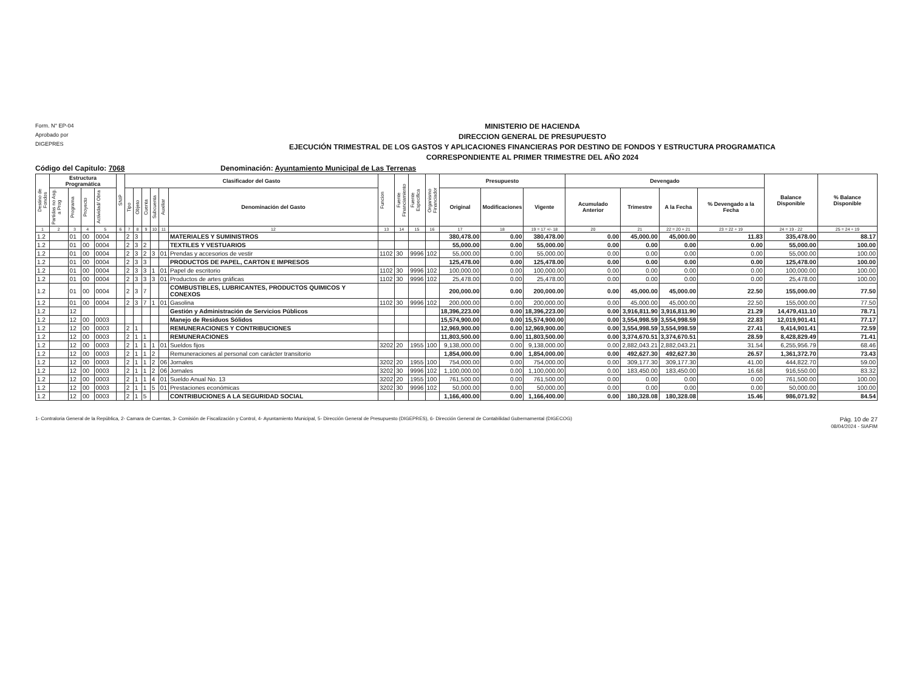Form. N° EP-04
Aprobado por
DIGEPRES
MINISTERIO DE HACIENDA
DIRECCION GENERAL DE PRESUPUESTO
EJECUCIÓN TRIMESTRAL DE LOS GASTOS Y APLICACIONES FINANCIERAS POR DESTINO DE FONDOS Y ESTRUCTURA PROGRAMATICA
CORRESPONDIENTE AL PRIMER TRIMESTRE DEL AÑO 2024
Código del Capitulo: 7068 Denominación: Ayuntamiento Municipal de Las Terrenas
| Destino de Fondos | Estructura Programática | | | | SNIP | Clasificador del Gasto | | | | | | Funcion | Fuente Financiamiento | Fuente Especifica | Organismo Financiador | Presupuesto | | | Devengado | | | | Balance Disponible | % Balance Disponible |
| --- | --- | --- | --- | --- | --- | --- | --- | --- | --- | --- | --- | --- | --- | --- | --- | --- | --- | --- | --- | --- | --- | --- | --- | --- |
| | Partidas no Asg. a Prog | Programa | Proyecto | Actividad/ Obra | | Tipo | Objeto | Cuenta | Subcuenta | Auxiliar | Denominación del Gasto | | | | | Original | Modificaciones | Vigente | Acumulado Anterior | Trimestre | A la Fecha | % Devengado a la Fecha | | |
| 1 | 2 | 3 | 4 | 5 | 6 | 7 | 8 | 9 | 10 | 11 | 12 | 13 | 14 | 15 | 16 | 17 | 18 | 19 = 17 +/- 18 | 20 | 21 | 22 = 20 + 21 | 23 = 22 ÷ 19 | 24 = 19 - 22 | 25 = 24 ÷ 19 |
| 1.2 | | 01 | 00 | 0004 | | 2 | 3 | | | | MATERIALES Y SUMINISTROS | | | | | 380,478.00 | 0.00 | 380,478.00 | 0.00 | 45,000.00 | 45,000.00 | 11.83 | 335,478.00 | 88.17 |
| 1.2 | | 01 | 00 | 0004 | | 2 | 3 | 2 | | | TEXTILES Y VESTUARIOS | | | | | 55,000.00 | 0.00 | 55,000.00 | 0.00 | 0.00 | 0.00 | 0.00 | 55,000.00 | 100.00 |
| 1.2 | | 01 | 00 | 0004 | | 2 | 3 | 2 | 3 | 01 | Prendas y accesorios de vestir | 1102 | 30 | 9996 | 102 | 55,000.00 | 0.00 | 55,000.00 | 0.00 | 0.00 | 0.00 | 0.00 | 55,000.00 | 100.00 |
| 1.2 | | 01 | 00 | 0004 | | 2 | 3 | 3 | | | PRODUCTOS DE PAPEL, CARTON E IMPRESOS | | | | | 125,478.00 | 0.00 | 125,478.00 | 0.00 | 0.00 | 0.00 | 0.00 | 125,478.00 | 100.00 |
| 1.2 | | 01 | 00 | 0004 | | 2 | 3 | 3 | 1 | 01 | Papel de escritorio | 1102 | 30 | 9996 | 102 | 100,000.00 | 0.00 | 100,000.00 | 0.00 | 0.00 | 0.00 | 0.00 | 100,000.00 | 100.00 |
| 1.2 | | 01 | 00 | 0004 | | 2 | 3 | 3 | 3 | 01 | Productos de artes gráficas | 1102 | 30 | 9996 | 102 | 25,478.00 | 0.00 | 25,478.00 | 0.00 | 0.00 | 0.00 | 0.00 | 25,478.00 | 100.00 |
| 1.2 | | 01 | 00 | 0004 | | 2 | 3 | 7 | | | COMBUSTIBLES, LUBRICANTES, PRODUCTOS QUIMICOS Y CONEXOS | | | | | 200,000.00 | 0.00 | 200,000.00 | 0.00 | 45,000.00 | 45,000.00 | 22.50 | 155,000.00 | 77.50 |
| 1.2 | | 01 | 00 | 0004 | | 2 | 3 | 7 | 1 | 01 | Gasolina | 1102 | 30 | 9996 | 102 | 200,000.00 | 0.00 | 200,000.00 | 0.00 | 45,000.00 | 45,000.00 | 22.50 | 155,000.00 | 77.50 |
| 1.2 | | 12 | | | | | | | | | Gestión y Administración de Servicios Públicos | | | | | 18,396,223.00 | 0.00 | 18,396,223.00 | 0.00 | 3,916,811.90 | 3,916,811.90 | 21.29 | 14,479,411.10 | 78.71 |
| 1.2 | | 12 | 00 | 0003 | | | | | | | Manejo de Residuos Sólidos | | | | | 15,574,900.00 | 0.00 | 15,574,900.00 | 0.00 | 3,554,998.59 | 3,554,998.59 | 22.83 | 12,019,901.41 | 77.17 |
| 1.2 | | 12 | 00 | 0003 | | 2 | 1 | | | | REMUNERACIONES Y CONTRIBUCIONES | | | | | 12,969,900.00 | 0.00 | 12,969,900.00 | 0.00 | 3,554,998.59 | 3,554,998.59 | 27.41 | 9,414,901.41 | 72.59 |
| 1.2 | | 12 | 00 | 0003 | | 2 | 1 | 1 | | | REMUNERACIONES | | | | | 11,803,500.00 | 0.00 | 11,803,500.00 | 0.00 | 3,374,670.51 | 3,374,670.51 | 28.59 | 8,428,829.49 | 71.41 |
| 1.2 | | 12 | 00 | 0003 | | 2 | 1 | 1 | 1 | 01 | Sueldos fijos | 3202 | 20 | 1955 | 100 | 9,138,000.00 | 0.00 | 9,138,000.00 | 0.00 | 2,882,043.21 | 2,882,043.21 | 31.54 | 6,255,956.79 | 68.46 |
| 1.2 | | 12 | 00 | 0003 | | 2 | 1 | 1 | 2 | | Remuneraciones al personal con carácter transitorio | | | | | 1,854,000.00 | 0.00 | 1,854,000.00 | 0.00 | 492,627.30 | 492,627.30 | 26.57 | 1,361,372.70 | 73.43 |
| 1.2 | | 12 | 00 | 0003 | | 2 | 1 | 1 | 2 | 06 | Jornales | 3202 | 20 | 1955 | 100 | 754,000.00 | 0.00 | 754,000.00 | 0.00 | 309,177.30 | 309,177.30 | 41.00 | 444,822.70 | 59.00 |
| 1.2 | | 12 | 00 | 0003 | | 2 | 1 | 1 | 2 | 06 | Jornales | 3202 | 30 | 9996 | 102 | 1,100,000.00 | 0.00 | 1,100,000.00 | 0.00 | 183,450.00 | 183,450.00 | 16.68 | 916,550.00 | 83.32 |
| 1.2 | | 12 | 00 | 0003 | | 2 | 1 | 1 | 4 | 01 | Sueldo Anual No. 13 | 3202 | 20 | 1955 | 100 | 761,500.00 | 0.00 | 761,500.00 | 0.00 | 0.00 | 0.00 | 0.00 | 761,500.00 | 100.00 |
| 1.2 | | 12 | 00 | 0003 | | 2 | 1 | 1 | 5 | 01 | Prestaciones económicas | 3202 | 30 | 9996 | 102 | 50,000.00 | 0.00 | 50,000.00 | 0.00 | 0.00 | 0.00 | 0.00 | 50,000.00 | 100.00 |
| 1.2 | | 12 | 00 | 0003 | | 2 | 1 | 5 | | | CONTRIBUCIONES A LA SEGURIDAD SOCIAL | | | | | 1,166,400.00 | 0.00 | 1,166,400.00 | 0.00 | 180,328.08 | 180,328.08 | 15.46 | 986,071.92 | 84.54 |
1- Contraloria General de la República, 2- Camara de Cuentas, 3- Comisión de Fiscalización y Control, 4- Ayuntamiento Municipal, 5- Dirección General de Presupuesto (DIGEPRES), 6- Dirección General de Contabilidad Gubernamental (DIGECOG) Pág. 10 de 27
08/04/2024 - SIAFIM